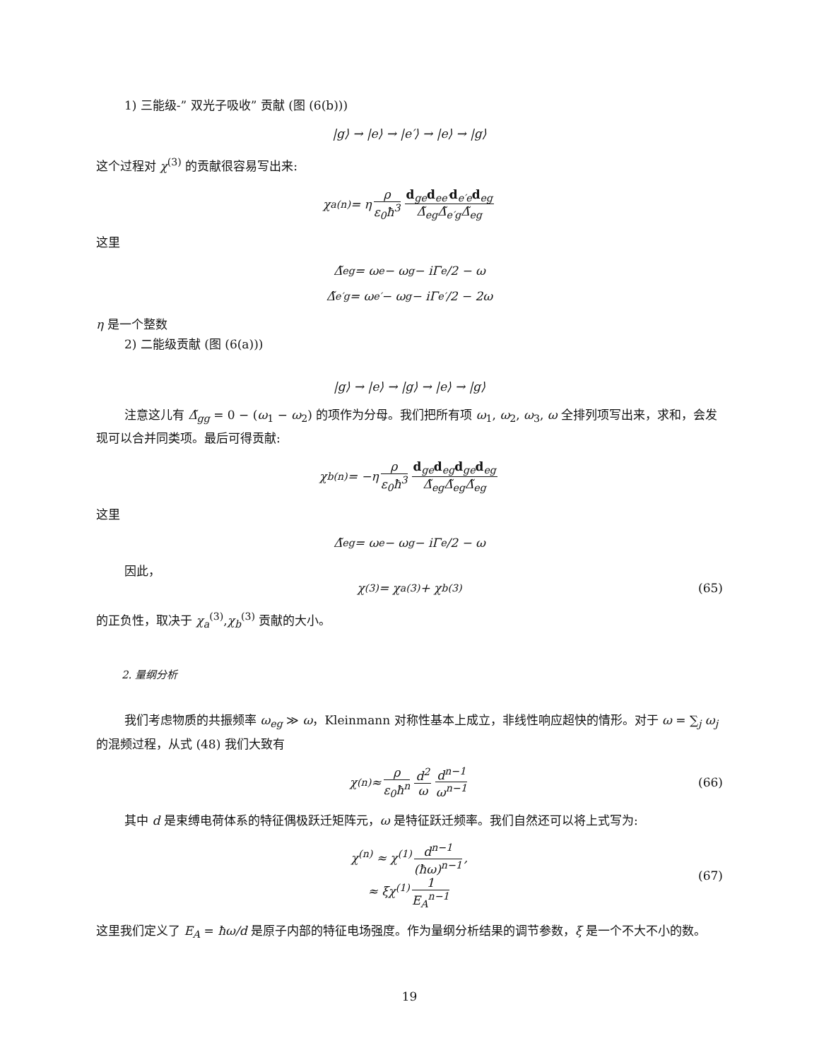1) 三能级-” 双光子吸收” 贡献 (图 (6(b)))
|g⟩ → |e⟩ → |e′⟩ → |e⟩ → |g⟩
这个过程对 χ<sup>(3)</sup> 的贡献很容易写出来:
χ<sub>a</sub><sup>(n)</sup> = η ρ ε<sub>0</sub>ħ<sup>3</sup> d<sub>ge</sub>d<sub>ee′</sub>d<sub>e′e</sub>d<sub>eg</sub> Δ̃<sub>eg</sub>Δ̃<sub>e′g</sub>Δ̃<sub>eg</sub>
这里
Δ̃<sub>eg</sub> = ω<sub>e</sub> − ω<sub>g</sub> − iΓ<sub>e</sub>/2 − ω
Δ̃<sub>e′g</sub> = ω<sub>e′</sub> − ω<sub>g</sub> − iΓ<sub>e′</sub>/2 − 2ω
η 是一个整数
2) 二能级贡献 (图 (6(a)))
|g⟩ → |e⟩ → |g⟩ → |e⟩ → |g⟩
注意这儿有 Δ̃<sub>gg</sub> = 0 − (ω<sub>1</sub> − ω<sub>2</sub>) 的项作为分母。我们把所有项 ω<sub>1</sub>, ω<sub>2</sub>, ω<sub>3</sub>, ω 全排列项写出来，求和，会发现可以合并同类项。最后可得贡献:
χ<sub>b</sub><sup>(n)</sup> = −η ρ ε<sub>0</sub>ħ<sup>3</sup> d<sub>ge</sub>d<sub>eg</sub>d<sub>ge</sub>d<sub>eg</sub> Δ̃<sub>eg</sub>Δ̃<sub>eg</sub>Δ̃<sub>eg</sub>
这里
Δ̃<sub>eg</sub> = ω<sub>e</sub> − ω<sub>g</sub> − iΓ<sub>e</sub>/2 − ω
因此，
χ<sup>(3)</sup> = χ<sub>a</sub><sup>(3)</sup> + χ<sub>b</sub><sup>(3)</sup> (65)
的正负性，取决于 χ<sub>a</sub><sup>(3)</sup>,χ<sub>b</sub><sup>(3)</sup> 贡献的大小。
2. 量纲分析
我们考虑物质的共振频率 ω<sub>eg</sub> ≫ ω，Kleinmann 对称性基本上成立，非线性响应超快的情形。对于 ω = ∑<sub>j</sub> ω<sub>j</sub> 的混频过程，从式 (48) 我们大致有
χ<sup>(n)</sup> ≈ ρ ε<sub>0</sub>ħ<sup>n</sup> d<sup>2</sup> ω d<sup>n−1</sup> ω<sup>n−1</sup> (66)
其中 d 是束缚电荷体系的特征偶极跃迁矩阵元，ω 是特征跃迁频率。我们自然还可以将上式写为:
χ<sup>(n)</sup> ≈ χ<sup>(1)</sup> d<sup>n−1</sup> (ħω)<sup>n−1</sup>,
≈ ξχ<sup>(1)</sup> 1 E<sub>A</sub><sup>n−1</sup>
(67)
这里我们定义了 E<sub>A</sub> = ħω/d 是原子内部的特征电场强度。作为量纲分析结果的调节参数，ξ 是一个不大不小的数。
19